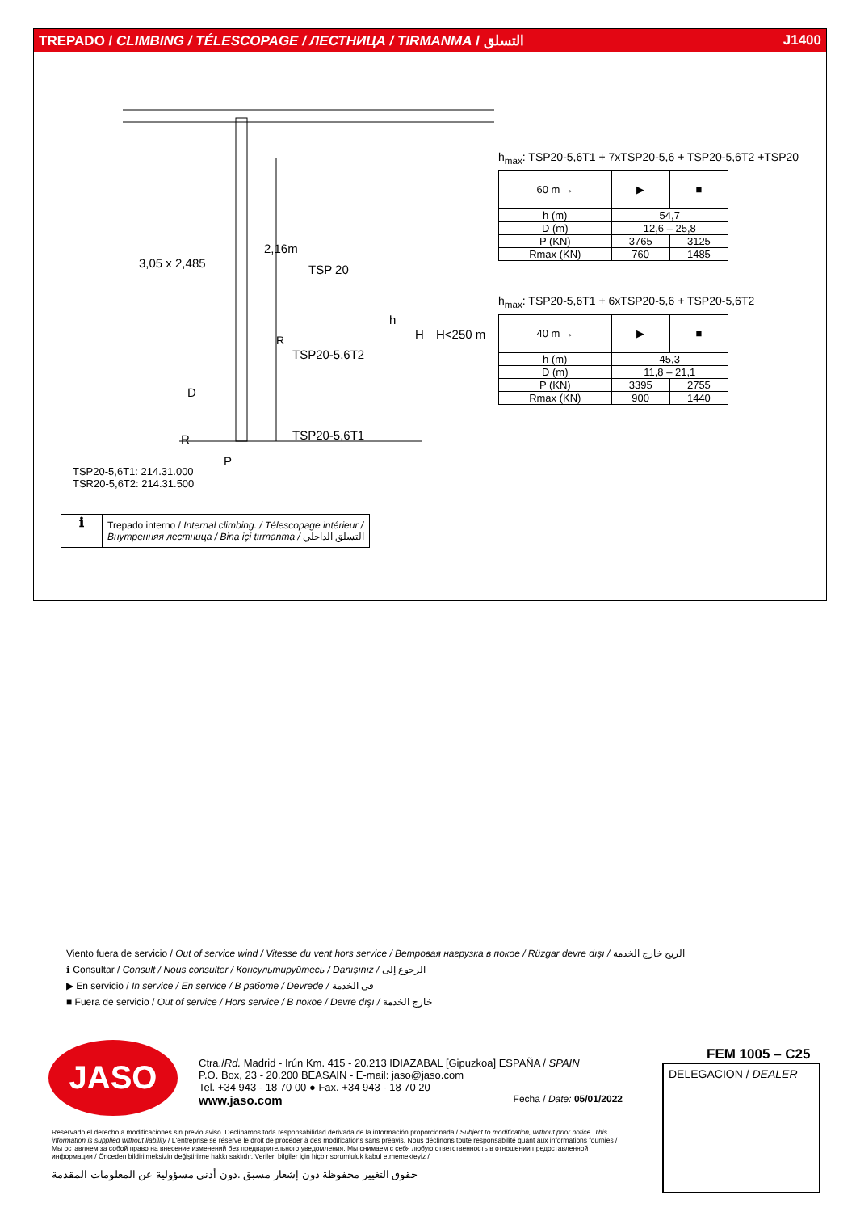TREPADO / CLIMBING / TÉLESCOPAGE / ЛЕСТНИЦА / TIRMANMA / التسلق J1400
3,05 x 2,485
2,16m
TSP 20
h
H
H<250 m
R
TSP20-5,6T2
D
TSP20-5,6T1
R
P
h<sub>max</sub>: TSP20-5,6T1 + 7xTSP20-5,6 + TSP20-5,6T2 +TSP20
| 60 m → | ▶ | ■ |
| h (m) | 54,7 | |
| D (m) | 12,6 – 25,8 | |
| P (KN) | 3765 | 3125 |
| Rmax (KN) | 760 | 1485 |
h<sub>max</sub>: TSP20-5,6T1 + 6xTSP20-5,6 + TSP20-5,6T2
| 40 m → | ▶ | ■ |
| h (m) | 45,3 | |
| D (m) | 11,8 – 21,1 | |
| P (KN) | 3395 | 2755 |
| Rmax (KN) | 900 | 1440 |
TSP20-5,6T1: 214.31.000
TSR20-5,6T2: 214.31.500
ℹ
Trepado interno / Internal climbing. / Télescopage intérieur /
Внутренняя лестница / Bina içi tırmanma / التسلق الداخلي
Viento fuera de servicio / Out of service wind / Vitesse du vent hors service / Ветровая нагрузка в покое / Rüzgar devre dışı / الريح خارج الخدمة
ℹ Consultar / Consult / Nous consulter / Консультируйтесь / Danışınız / الرجوع إلى
▶ En servicio / In service / En service / В работе / Devrede / في الخدمة
■ Fuera de servicio / Out of service / Hors service / В покое / Devre dışı / خارج الخدمة
JASO
Ctra./Rd. Madrid - Irún Km. 415 - 20.213 IDIAZABAL [Gipuzkoa] ESPAÑA / SPAIN
P.O. Box, 23 - 20.200 BEASAIN - E-mail: jaso@jaso.com
Tel. +34 943 - 18 70 00 ● Fax. +34 943 - 18 70 20
www.jaso.com Fecha / Date: 05/01/2022
FEM 1005 – C25
DELEGACION / DEALER
Reservado el derecho a modificaciones sin previo aviso. Declinamos toda responsabilidad derivada de la información proporcionada / Subject to modification, without prior notice. This information is supplied without liability / L'entreprise se réserve le droit de procéder à des modifications sans préavis. Nous déclinons toute responsabilité quant aux informations fournies / Мы оставляем за собой право на внесение изменений без предварительного уведомления. Мы снимаем с себя любую ответственность в отношении предоставленной информации / Önceden bildirilmeksizin değiştirilme hakkı saklıdır. Verilen bilgiler için hiçbir sorumluluk kabul etmemekteyiz /
حقوق التغيير محفوظة دون إشعار مسبق .دون أدنى مسؤولية عن المعلومات المقدمة